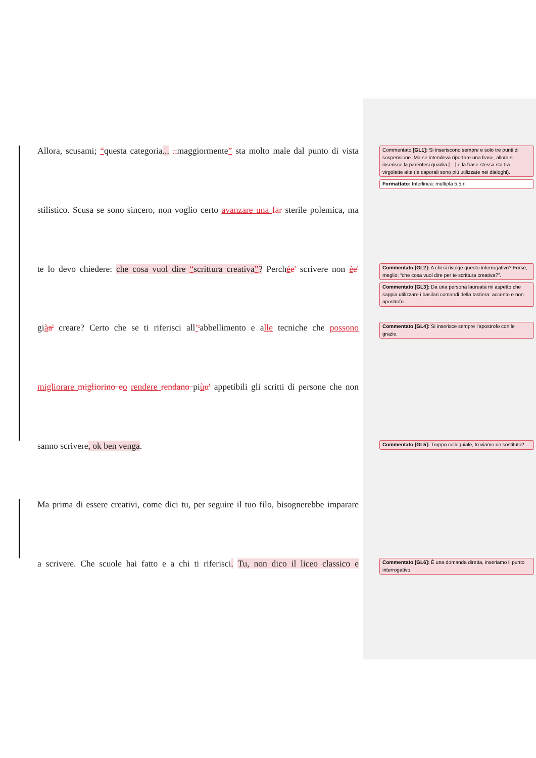Allora, scusami; “questa categoria... .. maggiormente” sta molto male dal punto di vista
Commentato [GL1]: Si inseriscono sempre e solo tre punti di sospensione. Ma se intendeva riportare una frase, allora si inserisce la parentesi quadra […] e la frase stessa sta tra virgolette alte (le caporali sono più utilizzate nei dialoghi).
Formattato: Interlinea: multipla 5,5 ri
stilistico. Scusa se sono sincero, non voglio certo avanzare una far sterile polemica, ma
te lo devo chiedere: che cosa vuol dire “scrittura creativa”? Perchée' scrivere non èe'
Commentato [GL2]: A chi si rivolge questo interrogativo? Forse, meglio: “che cosa vuol dire per te scrittura creativa?”.
Commentato [GL3]: Da una persona laureata mi aspetto che sappia utilizzare i basilari comandi della tastiera: accento e non apostrofo.
giàa' creare? Certo che se ti riferisci all’'abbellimento e alle tecniche che possono
Commentato [GL4]: Si inserisce sempre l’apostrofo con le grazie.
migliorare migliorino e o rendere rendano piùu' appetibili gli scritti di persone che non
sanno scrivere, ok ben venga.
Commentato [GL5]: Troppo colloquiale, troviamo un sostituto?
Ma prima di essere creativi, come dici tu, per seguire il tuo filo, bisognerebbe imparare
a scrivere. Che scuole hai fatto e a chi ti riferisci. Tu, non dico il liceo classico e
Commentato [GL6]: È una domanda diretta, inseriamo il punto interrogativo.